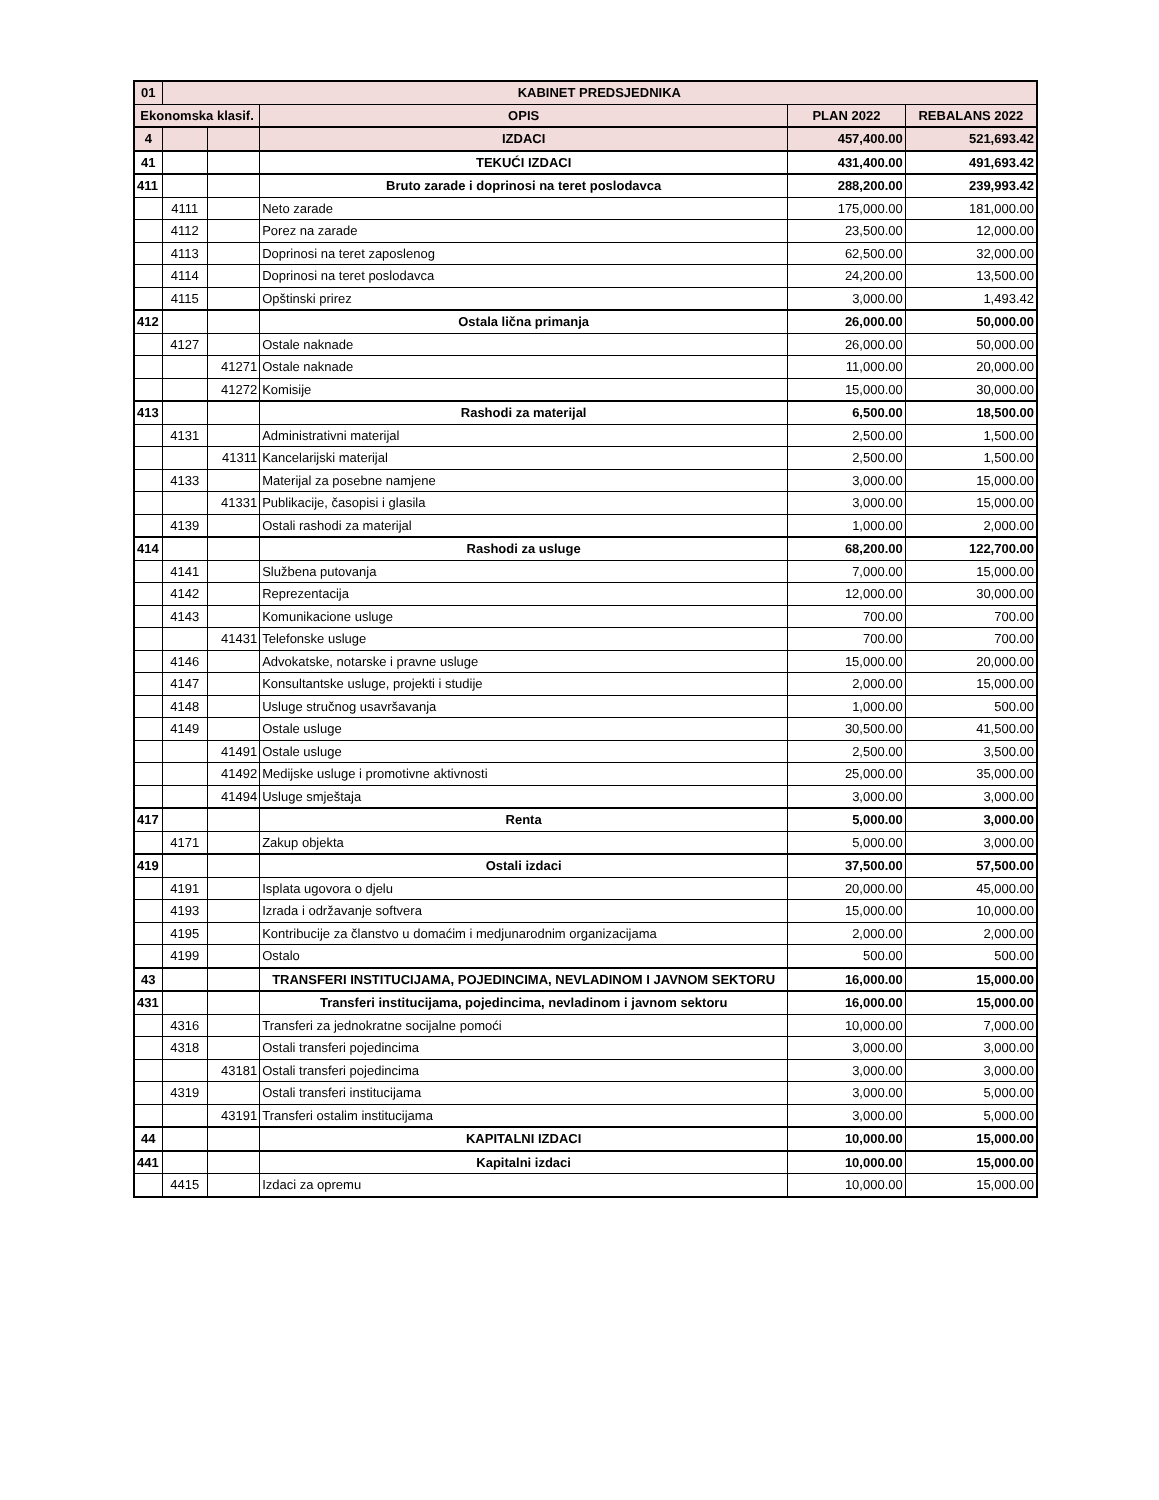| 01 | KABINET PREDSJEDNIKA | | | | |
| --- | --- | --- | --- | --- | --- |
| Ekonomska klasif. | | | OPIS | PLAN 2022 | REBALANS 2022 |
| 4 | | | IZDACI | 457,400.00 | 521,693.42 |
| 41 | | | TEKUĆI IZDACI | 431,400.00 | 491,693.42 |
| 411 | | | Bruto zarade i doprinosi na teret poslodavca | 288,200.00 | 239,993.42 |
| | 4111 | | Neto zarade | 175,000.00 | 181,000.00 |
| | 4112 | | Porez na zarade | 23,500.00 | 12,000.00 |
| | 4113 | | Doprinosi na teret zaposlenog | 62,500.00 | 32,000.00 |
| | 4114 | | Doprinosi na teret poslodavca | 24,200.00 | 13,500.00 |
| | 4115 | | Opštinski prirez | 3,000.00 | 1,493.42 |
| 412 | | | Ostala lična primanja | 26,000.00 | 50,000.00 |
| | 4127 | | Ostale naknade | 26,000.00 | 50,000.00 |
| | | 41271 | Ostale naknade | 11,000.00 | 20,000.00 |
| | | 41272 | Komisije | 15,000.00 | 30,000.00 |
| 413 | | | Rashodi za materijal | 6,500.00 | 18,500.00 |
| | 4131 | | Administrativni materijal | 2,500.00 | 1,500.00 |
| | | 41311 | Kancelarijski materijal | 2,500.00 | 1,500.00 |
| | 4133 | | Materijal za posebne namjene | 3,000.00 | 15,000.00 |
| | | 41331 | Publikacije, časopisi i glasila | 3,000.00 | 15,000.00 |
| | 4139 | | Ostali rashodi za materijal | 1,000.00 | 2,000.00 |
| 414 | | | Rashodi za usluge | 68,200.00 | 122,700.00 |
| | 4141 | | Službena putovanja | 7,000.00 | 15,000.00 |
| | 4142 | | Reprezentacija | 12,000.00 | 30,000.00 |
| | 4143 | | Komunikacione usluge | 700.00 | 700.00 |
| | | 41431 | Telefonske usluge | 700.00 | 700.00 |
| | 4146 | | Advokatske, notarske i pravne usluge | 15,000.00 | 20,000.00 |
| | 4147 | | Konsultantske usluge, projekti i studije | 2,000.00 | 15,000.00 |
| | 4148 | | Usluge stručnog usavršavanja | 1,000.00 | 500.00 |
| | 4149 | | Ostale usluge | 30,500.00 | 41,500.00 |
| | | 41491 | Ostale usluge | 2,500.00 | 3,500.00 |
| | | 41492 | Medijske usluge i promotivne aktivnosti | 25,000.00 | 35,000.00 |
| | | 41494 | Usluge smještaja | 3,000.00 | 3,000.00 |
| 417 | | | Renta | 5,000.00 | 3,000.00 |
| | 4171 | | Zakup objekta | 5,000.00 | 3,000.00 |
| 419 | | | Ostali izdaci | 37,500.00 | 57,500.00 |
| | 4191 | | Isplata ugovora o djelu | 20,000.00 | 45,000.00 |
| | 4193 | | Izrada i održavanje softvera | 15,000.00 | 10,000.00 |
| | 4195 | | Kontribucije za članstvo u domaćim i medjunarodnim organizacijama | 2,000.00 | 2,000.00 |
| | 4199 | | Ostalo | 500.00 | 500.00 |
| 43 | | | TRANSFERI INSTITUCIJAMA, POJEDINCIMA, NEVLADINOM I JAVNOM SEKTORU | 16,000.00 | 15,000.00 |
| 431 | | | Transferi institucijama, pojedincima, nevladinom i javnom sektoru | 16,000.00 | 15,000.00 |
| | 4316 | | Transferi za jednokratne socijalne pomoći | 10,000.00 | 7,000.00 |
| | 4318 | | Ostali transferi pojedincima | 3,000.00 | 3,000.00 |
| | | 43181 | Ostali transferi pojedincima | 3,000.00 | 3,000.00 |
| | 4319 | | Ostali transferi institucijama | 3,000.00 | 5,000.00 |
| | | 43191 | Transferi ostalim institucijama | 3,000.00 | 5,000.00 |
| 44 | | | KAPITALNI IZDACI | 10,000.00 | 15,000.00 |
| 441 | | | Kapitalni izdaci | 10,000.00 | 15,000.00 |
| | 4415 | | Izdaci za opremu | 10,000.00 | 15,000.00 |